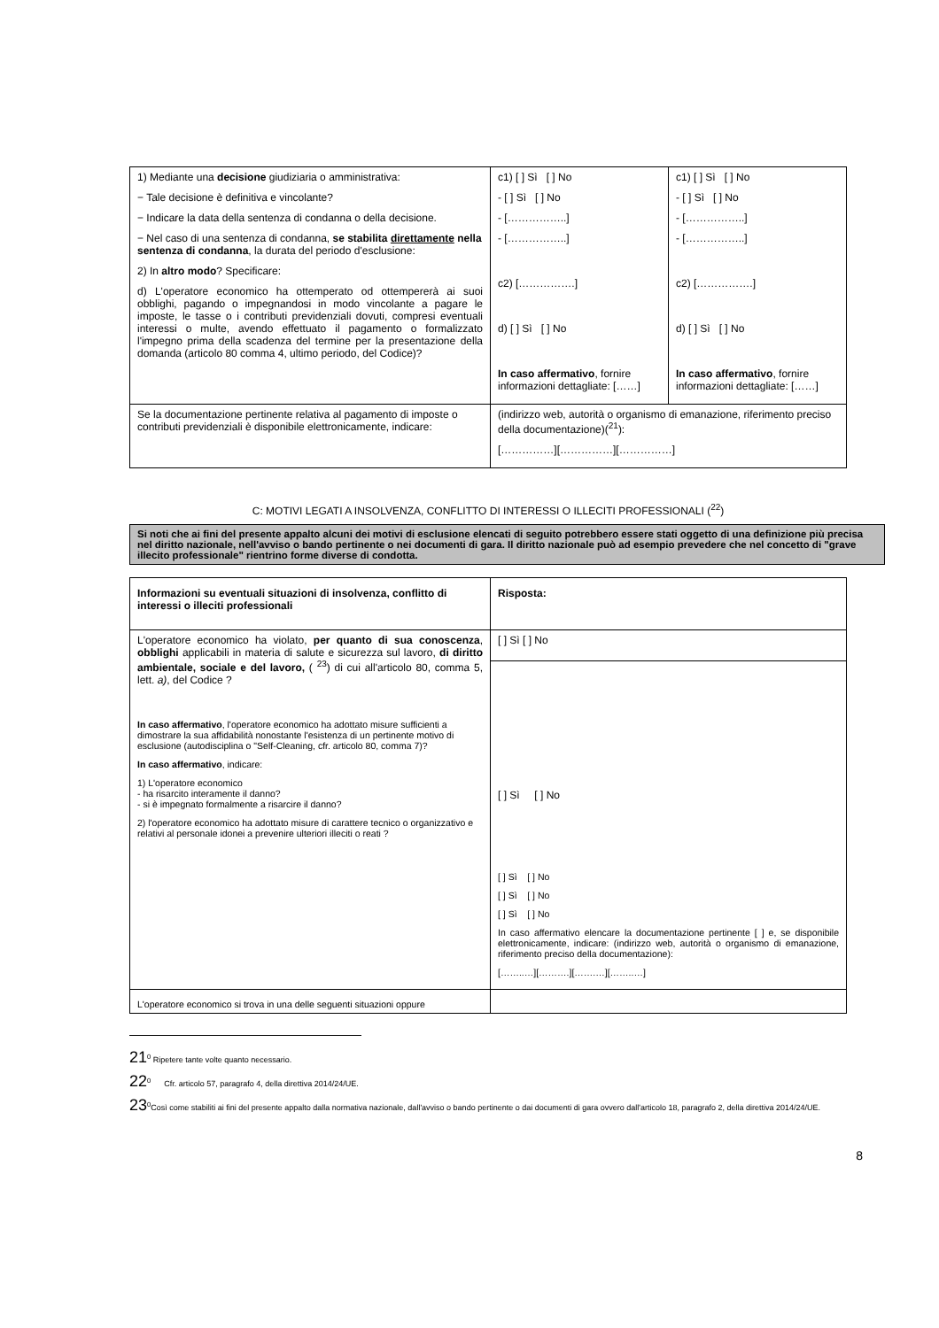| 1) Mediante una decisione giudiziaria o amministrativa: − Tale decisione è definitiva e vincolante? − Indicare la data della sentenza di condanna o della decisione. − Nel caso di una sentenza di condanna, se stabilita direttamente nella sentenza di condanna , la durata del periodo d'esclusione: 2) In altro modo ? Specificare: d) L'operatore economico ha ottemperato od ottempererà ai suoi obblighi, pagando o impegnandosi in modo vincolante a pagare le imposte, le tasse o i contributi previdenziali dovuti, compresi eventuali interessi o multe, avendo effettuato il pagamento o formalizzato l'impegno prima della scadenza del termine per la presentazione della domanda (articolo 80 comma 4, ultimo periodo, del Codice)? | c1) [ ] Sì [ ] No - [ ] Sì [ ] No - [……………..] - [……………..] c2) […………….] d) [ ] Sì [ ] No In caso affermativo , fornire informazioni dettagliate: [……] | c1) [ ] Sì [ ] No - [ ] Sì [ ] No - [……………..] - [……………..] c2) […………….] d) [ ] Sì [ ] No In caso affermativo , fornire informazioni dettagliate: [……] |
| Se la documentazione pertinente relativa al pagamento di imposte o contributi previdenziali è disponibile elettronicamente, indicare: | (indirizzo web, autorità o organismo di emanazione, riferimento preciso della documentazione)(<sup>21</sup>): [……………][……………][……………] | |
C: MOTIVI LEGATI A INSOLVENZA, CONFLITTO DI INTERESSI O ILLECITI PROFESSIONALI (<sup>22</sup>)
Si noti che ai fini del presente appalto alcuni dei motivi di esclusione elencati di seguito potrebbero essere stati oggetto di una definizione più precisa nel diritto nazionale, nell'avviso o bando pertinente o nei documenti di gara. Il diritto nazionale può ad esempio prevedere che nel concetto di "grave illecito professionale" rientrino forme diverse di condotta.
| Informazioni su eventuali situazioni di insolvenza, conflitto di interessi o illeciti professionali | Risposta: |
| L'operatore economico ha violato, per quanto di sua conoscenza , obblighi applicabili in materia di salute e sicurezza sul lavoro, di diritto ambientale, sociale e del lavoro, ( <sup>23</sup>) di cui all'articolo 80, comma 5, lett. a) , del Codice ? In caso affermativo , l'operatore economico ha adottato misure sufficienti a dimostrare la sua affidabilità nonostante l'esistenza di un pertinente motivo di esclusione (autodisciplina o "Self-Cleaning, cfr. articolo 80, comma 7)? In caso affermativo , indicare: 1) L'operatore economico - ha risarcito interamente il danno? - si è impegnato formalmente a risarcire il danno? 2) l'operatore economico ha adottato misure di carattere tecnico o organizzativo e relativi al personale idonei a prevenire ulteriori illeciti o reati ? | [ ] Sì [ ] No |
| | [ ] Sì [ ] No [ ] Sì [ ] No [ ] Sì [ ] No [ ] Sì [ ] No In caso affermativo elencare la documentazione pertinente [ ] e, se disponibile elettronicamente, indicare: (indirizzo web, autorità o organismo di emanazione, riferimento preciso della documentazione): [……..…][……….][…….…][……..…] |
| L'operatore economico si trova in una delle seguenti situazioni oppure | |
21<sup>0</sup> Ripetere tante volte quanto necessario.
22<sup>0</sup> Cfr. articolo 57, paragrafo 4, della direttiva 2014/24/UE.
23<sup>0</sup>Così come stabiliti ai fini del presente appalto dalla normativa nazionale, dall'avviso o bando pertinente o dai documenti di gara ovvero dall'articolo 18, paragrafo 2, della direttiva 2014/24/UE.
8